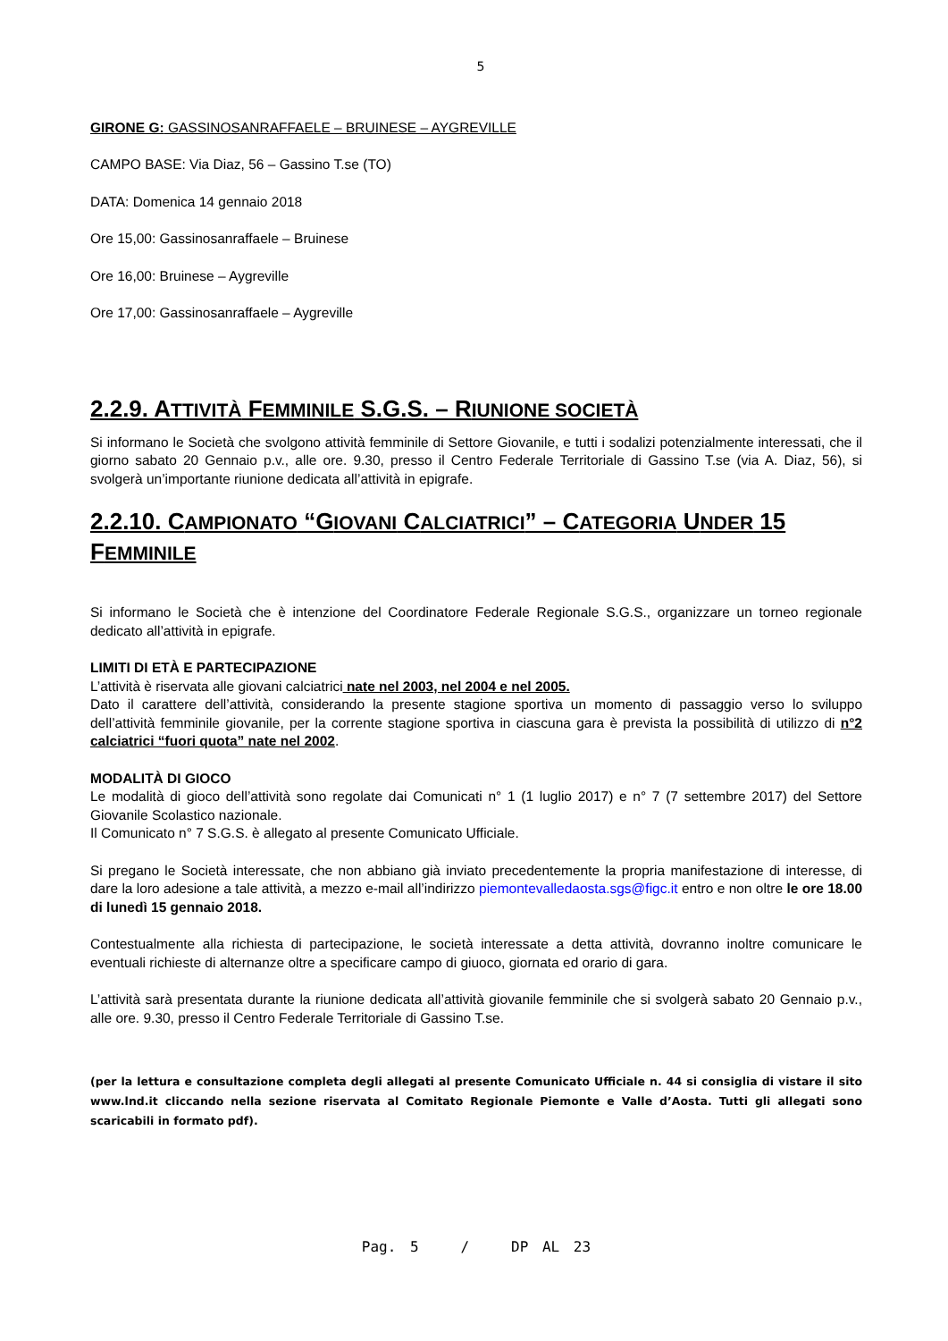5
GIRONE G: GASSINOSANRAFFAELE – BRUINESE – AYGREVILLE
CAMPO BASE: Via Diaz, 56 – Gassino T.se (TO)
DATA: Domenica 14 gennaio 2018
Ore 15,00: Gassinosanraffaele – Bruinese
Ore 16,00: Bruinese – Aygreville
Ore 17,00: Gassinosanraffaele – Aygreville
2.2.9. ATTIVITÀ FEMMINILE S.G.S. – RIUNIONE SOCIETÀ
Si informano le Società che svolgono attività femminile di Settore Giovanile, e tutti i sodalizi potenzialmente interessati, che il giorno sabato 20 Gennaio p.v., alle ore. 9.30, presso il Centro Federale Territoriale di Gassino T.se (via A. Diaz, 56), si svolgerà un’importante riunione dedicata all’attività in epigrafe.
2.2.10. CAMPIONATO “GIOVANI CALCIATRICI” – CATEGORIA UNDER 15 FEMMINILE
Si informano le Società che è intenzione del Coordinatore Federale Regionale S.G.S., organizzare un torneo regionale dedicato all’attività in epigrafe.
LIMITI DI ETÀ E PARTECIPAZIONE
L’attività è riservata alle giovani calciatrici nate nel 2003, nel 2004 e nel 2005.
Dato il carattere dell’attività, considerando la presente stagione sportiva un momento di passaggio verso lo sviluppo dell’attività femminile giovanile, per la corrente stagione sportiva in ciascuna gara è prevista la possibilità di utilizzo di n°2 calciatrici “fuori quota” nate nel 2002.
MODALITÀ DI GIOCO
Le modalità di gioco dell’attività sono regolate dai Comunicati n° 1 (1 luglio 2017) e n° 7 (7 settembre 2017) del Settore Giovanile Scolastico nazionale.
Il Comunicato n° 7 S.G.S. è allegato al presente Comunicato Ufficiale.
Si pregano le Società interessate, che non abbiano già inviato precedentemente la propria manifestazione di interesse, di dare la loro adesione a tale attività, a mezzo e-mail all’indirizzo piemontevalledaosta.sgs@figc.it entro e non oltre le ore 18.00 di lunedì 15 gennaio 2018.
Contestualmente alla richiesta di partecipazione, le società interessate a detta attività, dovranno inoltre comunicare le eventuali richieste di alternanze oltre a specificare campo di giuoco, giornata ed orario di gara.
L’attività sarà presentata durante la riunione dedicata all’attività giovanile femminile che si svolgerà sabato 20 Gennaio p.v., alle ore. 9.30, presso il Centro Federale Territoriale di Gassino T.se.
(per la lettura e consultazione completa degli allegati al presente Comunicato Ufficiale n. 44 si consiglia di vistare il sito www.lnd.it cliccando nella sezione riservata al Comitato Regionale Piemonte e Valle d’Aosta. Tutti gli allegati sono scaricabili in formato pdf).
Pag. 5 / DP AL 23